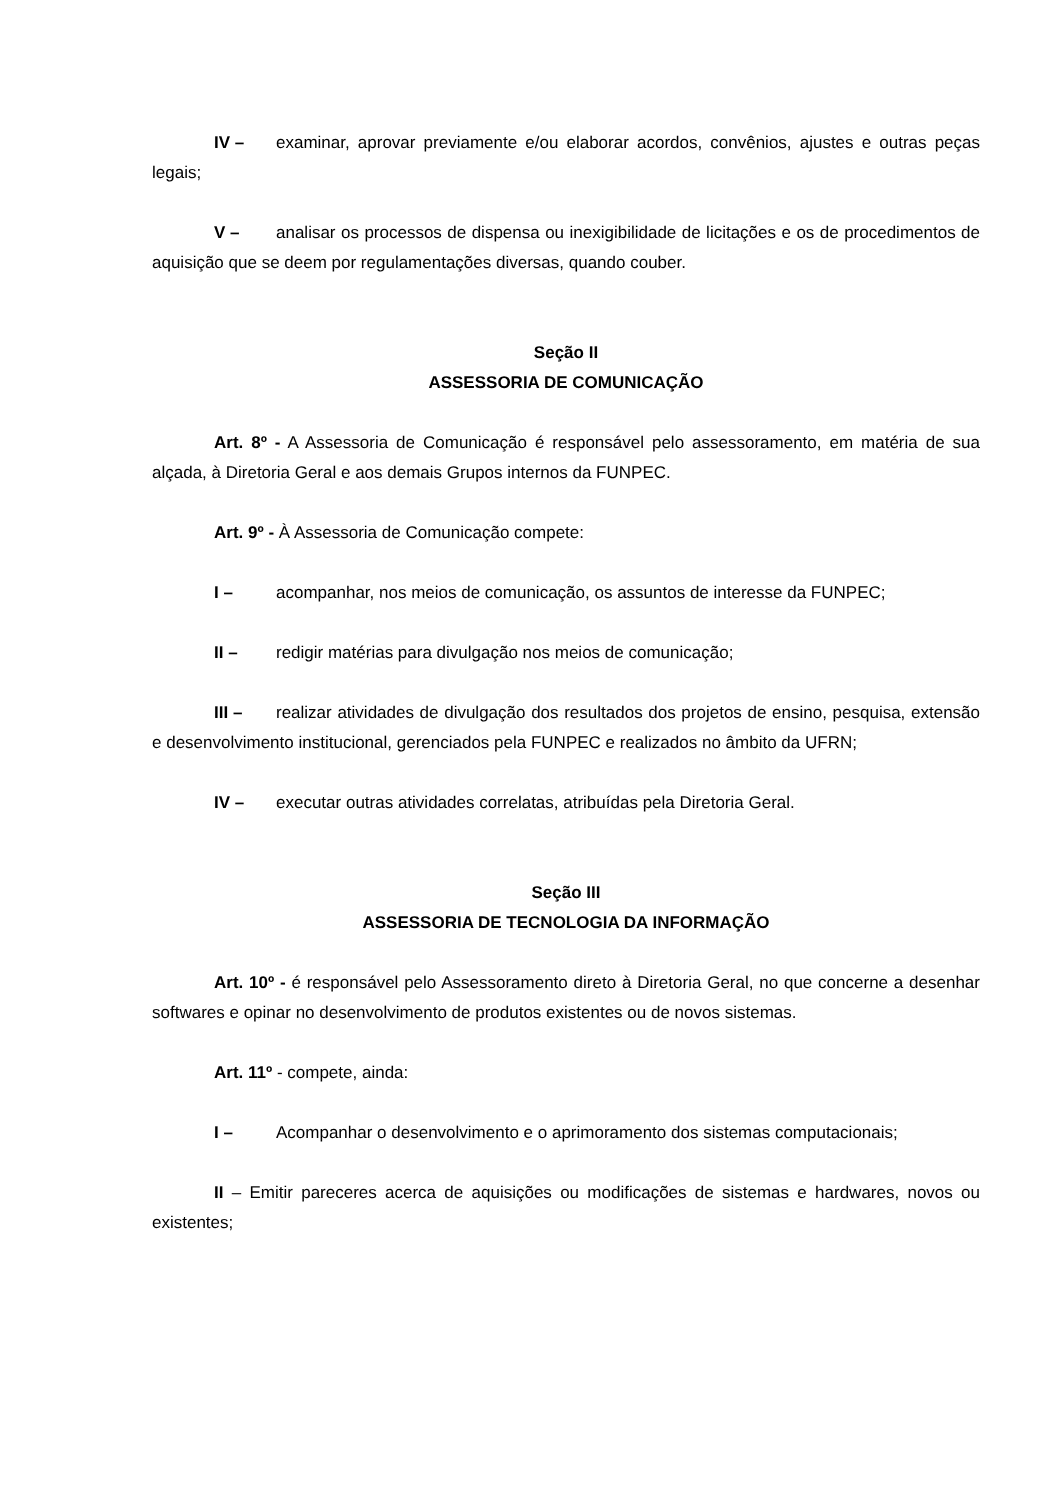IV – examinar, aprovar previamente e/ou elaborar acordos, convênios, ajustes e outras peças legais;
V – analisar os processos de dispensa ou inexigibilidade de licitações e os de procedimentos de aquisição que se deem por regulamentações diversas, quando couber.
Seção II
ASSESSORIA DE COMUNICAÇÃO
Art. 8º - A Assessoria de Comunicação é responsável pelo assessoramento, em matéria de sua alçada, à Diretoria Geral e aos demais Grupos internos da FUNPEC.
Art. 9º - À Assessoria de Comunicação compete:
I – acompanhar, nos meios de comunicação, os assuntos de interesse da FUNPEC;
II – redigir matérias para divulgação nos meios de comunicação;
III – realizar atividades de divulgação dos resultados dos projetos de ensino, pesquisa, extensão e desenvolvimento institucional, gerenciados pela FUNPEC e realizados no âmbito da UFRN;
IV – executar outras atividades correlatas, atribuídas pela Diretoria Geral.
Seção III
ASSESSORIA DE TECNOLOGIA DA INFORMAÇÃO
Art. 10º - é responsável pelo Assessoramento direto à Diretoria Geral, no que concerne a desenhar softwares e opinar no desenvolvimento de produtos existentes ou de novos sistemas.
Art. 11º - compete, ainda:
I – Acompanhar o desenvolvimento e o aprimoramento dos sistemas computacionais;
II – Emitir pareceres acerca de aquisições ou modificações de sistemas e hardwares, novos ou existentes;